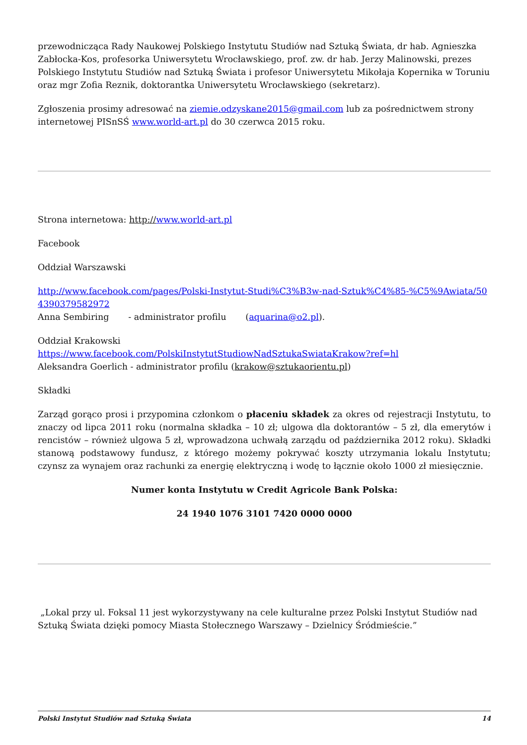przewodnicząca Rady Naukowej Polskiego Instytutu Studiów nad Sztuką Świata, dr hab. Agnieszka Zabłocka-Kos, profesorka Uniwersytetu Wrocławskiego, prof. zw. dr hab. Jerzy Malinowski, prezes Polskiego Instytutu Studiów nad Sztuką Świata i profesor Uniwersytetu Mikołaja Kopernika w Toruniu oraz mgr Zofia Reznik, doktorantka Uniwersytetu Wrocławskiego (sekretarz).
Zgłoszenia prosimy adresować na ziemie.odzyskane2015@gmail.com lub za pośrednictwem strony internetowej PISnSŚ www.world-art.pl do 30 czerwca 2015 roku.
Strona internetowa: http://www.world-art.pl
Facebook
Oddział Warszawski
http://www.facebook.com/pages/Polski-Instytut-Studi%C3%B3w-nad-Sztuk%C4%85-%C5%9Awiata/504390379582972
Anna Sembiring - administrator profilu (aquarina@o2.pl).
Oddział Krakowski
https://www.facebook.com/PolskiInstytutStudiowNadSztukaSwiataKrakow?ref=hl
Aleksandra Goerlich - administrator profilu (krakow@sztukaorientu.pl)
Składki
Zarząd gorąco prosi i przypomina członkom o płaceniu składek za okres od rejestracji Instytutu, to znaczy od lipca 2011 roku (normalna składka – 10 zł; ulgowa dla doktorantów – 5 zł, dla emerytów i rencistów – również ulgowa 5 zł, wprowadzona uchwałą zarządu od października 2012 roku). Składki stanową podstawowy fundusz, z którego możemy pokrywać koszty utrzymania lokalu Instytutu; czynsz za wynajem oraz rachunki za energię elektryczną i wodę to łącznie około 1000 zł miesięcznie.
Numer konta Instytutu w Credit Agricole Bank Polska:
24 1940 1076 3101 7420 0000 0000
„Lokal przy ul. Foksal 11 jest wykorzystywany na cele kulturalne przez Polski Instytut Studiów nad Sztuką Świata dzięki pomocy Miasta Stołecznego Warszawy – Dzielnicy Śródmieście.”
Polski Instytut Studiów nad Sztuką Świata 14